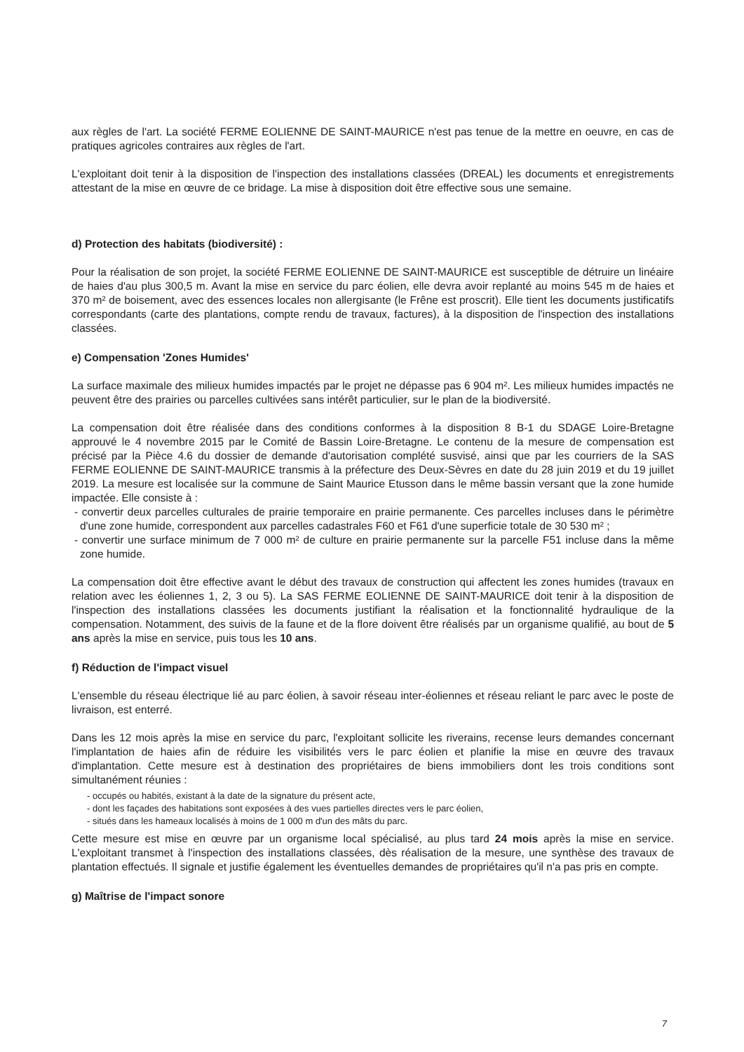aux règles de l'art. La société FERME EOLIENNE DE SAINT-MAURICE n'est pas tenue de la mettre en oeuvre, en cas de pratiques agricoles contraires aux règles de l'art.
L'exploitant doit tenir à la disposition de l'inspection des installations classées (DREAL) les documents et enregistrements attestant de la mise en œuvre de ce bridage. La mise à disposition doit être effective sous une semaine.
d) Protection des habitats (biodiversité) :
Pour la réalisation de son projet, la société FERME EOLIENNE DE SAINT-MAURICE est susceptible de détruire un linéaire de haies d'au plus 300,5 m. Avant la mise en service du parc éolien, elle devra avoir replanté au moins 545 m de haies et 370 m² de boisement, avec des essences locales non allergisante (le Frêne est proscrit). Elle tient les documents justificatifs correspondants (carte des plantations, compte rendu de travaux, factures), à la disposition de l'inspection des installations classées.
e) Compensation 'Zones Humides'
La surface maximale des milieux humides impactés par le projet ne dépasse pas 6 904 m². Les milieux humides impactés ne peuvent être des prairies ou parcelles cultivées sans intérêt particulier, sur le plan de la biodiversité.
La compensation doit être réalisée dans des conditions conformes à la disposition 8 B-1 du SDAGE Loire-Bretagne approuvé le 4 novembre 2015 par le Comité de Bassin Loire-Bretagne. Le contenu de la mesure de compensation est précisé par la Pièce 4.6 du dossier de demande d'autorisation complété susvisé, ainsi que par les courriers de la SAS FERME EOLIENNE DE SAINT-MAURICE transmis à la préfecture des Deux-Sèvres en date du 28 juin 2019 et du 19 juillet 2019. La mesure est localisée sur la commune de Saint Maurice Etusson dans le même bassin versant que la zone humide impactée. Elle consiste à :
- convertir deux parcelles culturales de prairie temporaire en prairie permanente. Ces parcelles incluses dans le périmètre d'une zone humide, correspondent aux parcelles cadastrales F60 et F61 d'une superficie totale de 30 530 m² ;
- convertir une surface minimum de 7 000 m² de culture en prairie permanente sur la parcelle F51 incluse dans la même zone humide.
La compensation doit être effective avant le début des travaux de construction qui affectent les zones humides (travaux en relation avec les éoliennes 1, 2, 3 ou 5). La SAS FERME EOLIENNE DE SAINT-MAURICE doit tenir à la disposition de l'inspection des installations classées les documents justifiant la réalisation et la fonctionnalité hydraulique de la compensation. Notamment, des suivis de la faune et de la flore doivent être réalisés par un organisme qualifié, au bout de 5 ans après la mise en service, puis tous les 10 ans.
f) Réduction de l'impact visuel
L'ensemble du réseau électrique lié au parc éolien, à savoir réseau inter-éoliennes et réseau reliant le parc avec le poste de livraison, est enterré.
Dans les 12 mois après la mise en service du parc, l'exploitant sollicite les riverains, recense leurs demandes concernant l'implantation de haies afin de réduire les visibilités vers le parc éolien et planifie la mise en œuvre des travaux d'implantation. Cette mesure est à destination des propriétaires de biens immobiliers dont les trois conditions sont simultanément réunies :
- occupés ou habités, existant à la date de la signature du présent acte,
- dont les façades des habitations sont exposées à des vues partielles directes vers le parc éolien,
- situés dans les hameaux localisés à moins de 1 000 m d'un des mâts du parc.
Cette mesure est mise en œuvre par un organisme local spécialisé, au plus tard 24 mois après la mise en service. L'exploitant transmet à l'inspection des installations classées, dès réalisation de la mesure, une synthèse des travaux de plantation effectués. Il signale et justifie également les éventuelles demandes de propriétaires qu'il n'a pas pris en compte.
g) Maîtrise de l'impact sonore
7